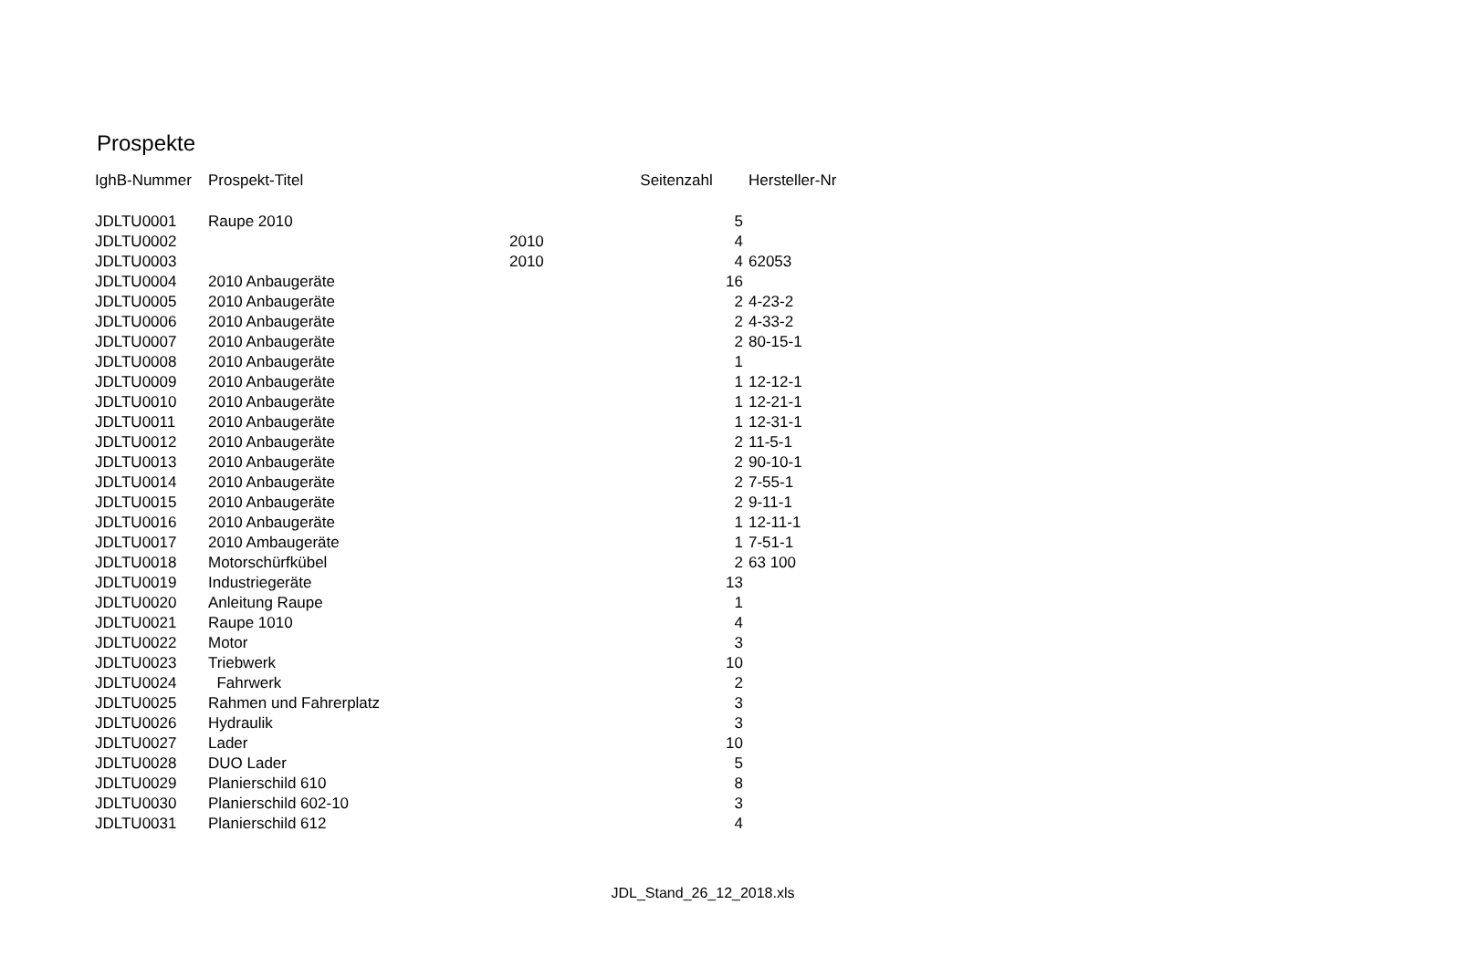Prospekte
| IghB-Nummer | Prospekt-Titel | | Seitenzahl | Hersteller-Nr |
| --- | --- | --- | --- | --- |
| JDLTU0001 | Raupe 2010 | | 5 | |
| JDLTU0002 | | 2010 | 4 | |
| JDLTU0003 | | 2010 | 4 | 62053 |
| JDLTU0004 | 2010 Anbaugeräte | | 16 | |
| JDLTU0005 | 2010 Anbaugeräte | | 2 | 4-23-2 |
| JDLTU0006 | 2010 Anbaugeräte | | 2 | 4-33-2 |
| JDLTU0007 | 2010 Anbaugeräte | | 2 | 80-15-1 |
| JDLTU0008 | 2010 Anbaugeräte | | 1 | |
| JDLTU0009 | 2010 Anbaugeräte | | 1 | 12-12-1 |
| JDLTU0010 | 2010 Anbaugeräte | | 1 | 12-21-1 |
| JDLTU0011 | 2010 Anbaugeräte | | 1 | 12-31-1 |
| JDLTU0012 | 2010 Anbaugeräte | | 2 | 11-5-1 |
| JDLTU0013 | 2010 Anbaugeräte | | 2 | 90-10-1 |
| JDLTU0014 | 2010 Anbaugeräte | | 2 | 7-55-1 |
| JDLTU0015 | 2010 Anbaugeräte | | 2 | 9-11-1 |
| JDLTU0016 | 2010 Anbaugeräte | | 1 | 12-11-1 |
| JDLTU0017 | 2010 Ambaugeräte | | 1 | 7-51-1 |
| JDLTU0018 | Motorschürfkübel | | 2 | 63 100 |
| JDLTU0019 | Industriegeräte | | 13 | |
| JDLTU0020 | Anleitung Raupe | | 1 | |
| JDLTU0021 | Raupe 1010 | | 4 | |
| JDLTU0022 | Motor | | 3 | |
| JDLTU0023 | Triebwerk | | 10 | |
| JDLTU0024 | Fahrwerk | | 2 | |
| JDLTU0025 | Rahmen und Fahrerplatz | | 3 | |
| JDLTU0026 | Hydraulik | | 3 | |
| JDLTU0027 | Lader | | 10 | |
| JDLTU0028 | DUO Lader | | 5 | |
| JDLTU0029 | Planierschild 610 | | 8 | |
| JDLTU0030 | Planierschild 602-10 | | 3 | |
| JDLTU0031 | Planierschild 612 | | 4 | |
JDL_Stand_26_12_2018.xls